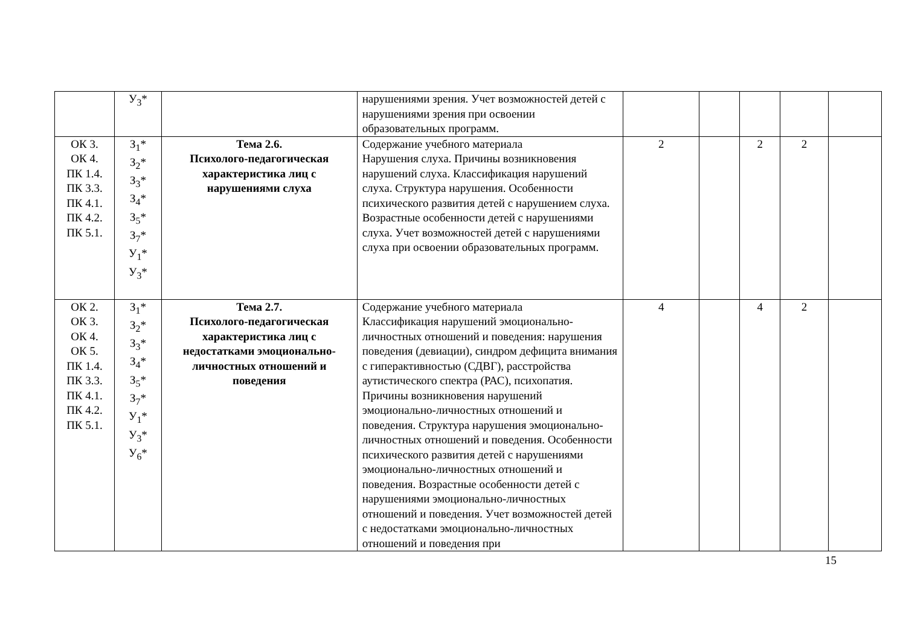| | У<sub>3</sub>* | | нарушениями зрения. Учет возможностей детей с нарушениями зрения при освоении образовательных программ. | | | | | |
| ОК 3. ОК 4. ПК 1.4. ПК 3.3. ПК 4.1. ПК 4.2. ПК 5.1. | З<sub>1</sub>* З<sub>2</sub>* З<sub>3</sub>* З<sub>4</sub>* З<sub>5</sub>* З<sub>7</sub>* У<sub>1</sub>* У<sub>3</sub>* | Тема 2.6. Психолого-педагогическая характеристика лиц с нарушениями слуха | Содержание учебного материала Нарушения слуха. Причины возникновения нарушений слуха. Классификация нарушений слуха. Структура нарушения. Особенности психического развития детей с нарушением слуха. Возрастные особенности детей с нарушениями слуха. Учет возможностей детей с нарушениями слуха при освоении образовательных программ. | 2 | | 2 | 2 | |
| ОК 2. ОК 3. ОК 4. ОК 5. ПК 1.4. ПК 3.3. ПК 4.1. ПК 4.2. ПК 5.1. | З<sub>1</sub>* З<sub>2</sub>* З<sub>3</sub>* З<sub>4</sub>* З<sub>5</sub>* З<sub>7</sub>* У<sub>1</sub>* У<sub>3</sub>* У<sub>6</sub>* | Тема 2.7. Психолого-педагогическая характеристика лиц с недостатками эмоционально-личностных отношений и поведения | Содержание учебного материала Классификация нарушений эмоционально-личностных отношений и поведения: нарушения поведения (девиации), синдром дефицита внимания с гиперактивностью (СДВГ), расстройства аутистического спектра (РАС), психопатия. Причины возникновения нарушений эмоционально-личностных отношений и поведения. Структура нарушения эмоционально-личностных отношений и поведения. Особенности психического развития детей с нарушениями эмоционально-личностных отношений и поведения. Возрастные особенности детей с нарушениями эмоционально-личностных отношений и поведения. Учет возможностей детей с недостатками эмоционально-личностных отношений и поведения при | 4 | | 4 | 2 | |
15